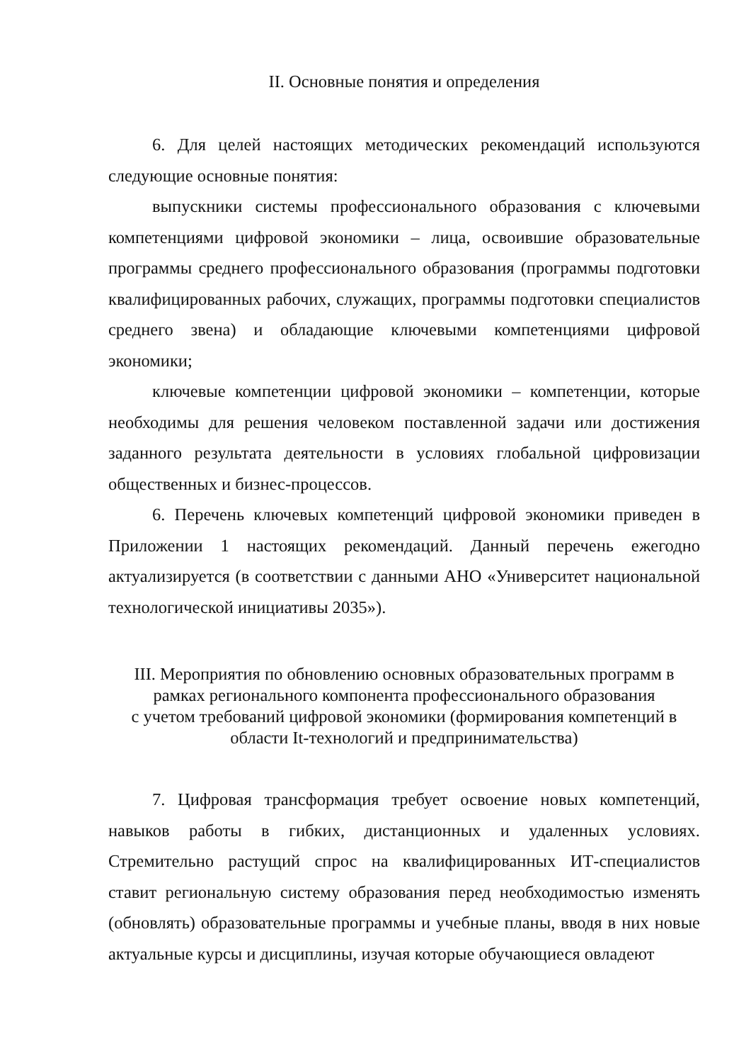II. Основные понятия и определения
6. Для целей настоящих методических рекомендаций используются следующие основные понятия:
выпускники системы профессионального образования с ключевыми компетенциями цифровой экономики – лица, освоившие образовательные программы среднего профессионального образования (программы подготовки квалифицированных рабочих, служащих, программы подготовки специалистов среднего звена) и обладающие ключевыми компетенциями цифровой экономики;
ключевые компетенции цифровой экономики – компетенции, которые необходимы для решения человеком поставленной задачи или достижения заданного результата деятельности в условиях глобальной цифровизации общественных и бизнес-процессов.
6. Перечень ключевых компетенций цифровой экономики приведен в Приложении 1 настоящих рекомендаций. Данный перечень ежегодно актуализируется (в соответствии с данными АНО «Университет национальной технологической инициативы 2035»).
III. Мероприятия по обновлению основных образовательных программ в рамках регионального компонента профессионального образования
с учетом требований цифровой экономики (формирования компетенций в области It-технологий и предпринимательства)
7. Цифровая трансформация требует освоение новых компетенций, навыков работы в гибких, дистанционных и удаленных условиях. Стремительно растущий спрос на квалифицированных ИТ-специалистов ставит региональную систему образования перед необходимостью изменять (обновлять) образовательные программы и учебные планы, вводя в них новые актуальные курсы и дисциплины, изучая которые обучающиеся овладеют